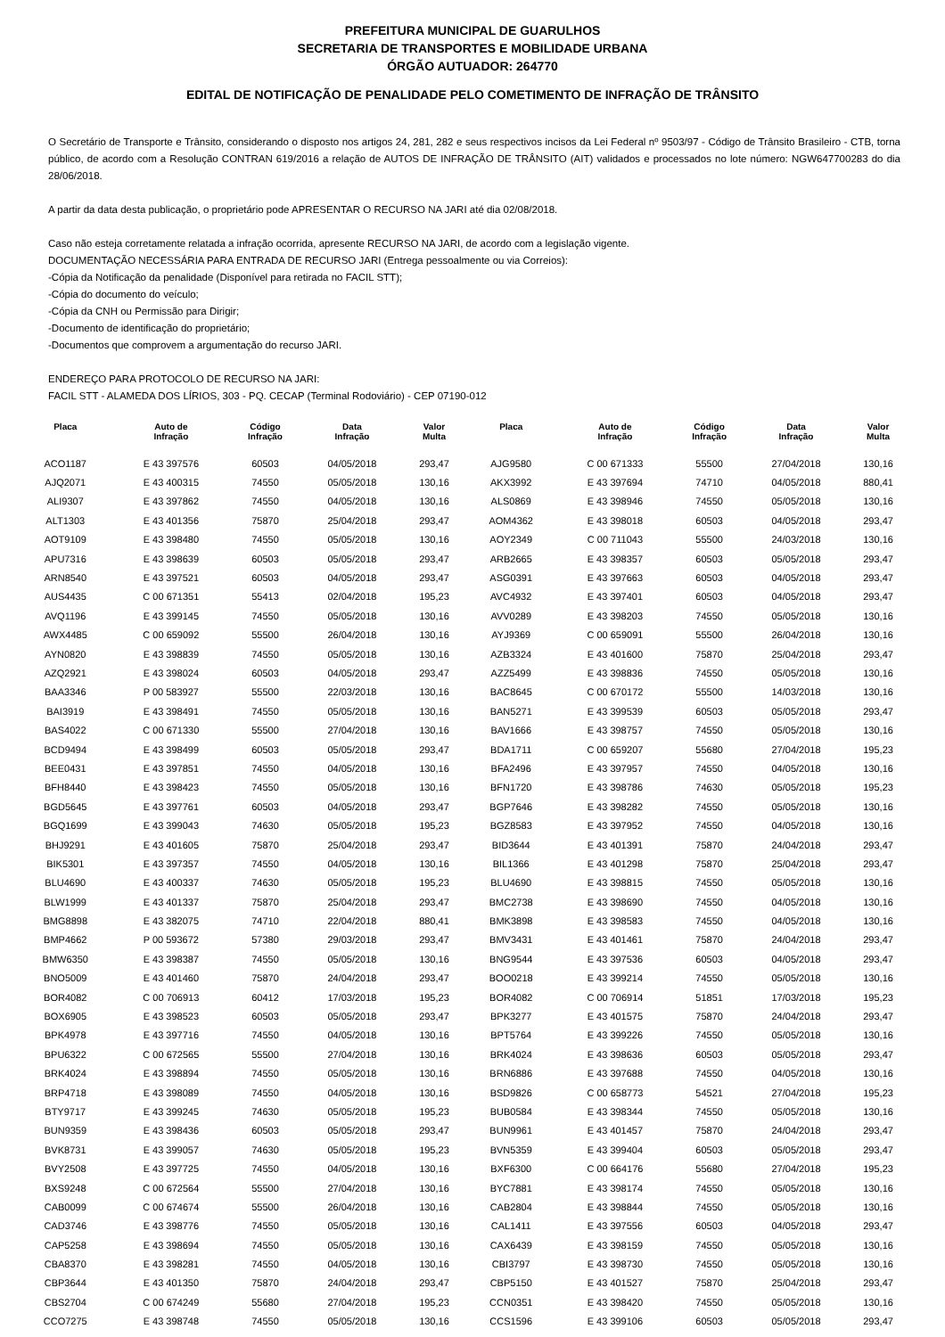PREFEITURA MUNICIPAL DE GUARULHOS
SECRETARIA DE TRANSPORTES E MOBILIDADE URBANA
ÓRGÃO AUTUADOR: 264770
EDITAL DE NOTIFICAÇÃO DE PENALIDADE PELO COMETIMENTO DE INFRAÇÃO DE TRÂNSITO
O Secretário de Transporte e Trânsito, considerando o disposto nos artigos 24, 281, 282 e seus respectivos incisos da Lei Federal nº 9503/97 - Código de Trânsito Brasileiro - CTB, torna público, de acordo com a Resolução CONTRAN 619/2016 a relação de AUTOS DE INFRAÇÃO DE TRÂNSITO (AIT) validados e processados no lote número: NGW647700283 do dia 28/06/2018.
A partir da data desta publicação, o proprietário pode APRESENTAR O RECURSO NA JARI até dia 02/08/2018.
Caso não esteja corretamente relatada a infração ocorrida, apresente RECURSO NA JARI, de acordo com a legislação vigente.
DOCUMENTAÇÃO NECESSÁRIA PARA ENTRADA DE RECURSO JARI (Entrega pessoalmente ou via Correios):
-Cópia da Notificação da penalidade (Disponível para retirada no FACIL STT);
-Cópia do documento do veículo;
-Cópia da CNH ou Permissão para Dirigir;
-Documento de identificação do proprietário;
-Documentos que comprovem a argumentação do recurso JARI.
ENDEREÇO PARA PROTOCOLO DE RECURSO NA JARI:
FACIL STT - ALAMEDA DOS LÍRIOS, 303 - PQ. CECAP (Terminal Rodoviário) - CEP 07190-012
| Placa | Auto de Infração | Código Infração | Data Infração | Valor Multa | Placa | Auto de Infração | Código Infração | Data Infração | Valor Multa |
| --- | --- | --- | --- | --- | --- | --- | --- | --- | --- |
| ACO1187 | E 43 397576 | 60503 | 04/05/2018 | 293,47 | AJG9580 | C 00 671333 | 55500 | 27/04/2018 | 130,16 |
| AJQ2071 | E 43 400315 | 74550 | 05/05/2018 | 130,16 | AKX3992 | E 43 397694 | 74710 | 04/05/2018 | 880,41 |
| ALI9307 | E 43 397862 | 74550 | 04/05/2018 | 130,16 | ALS0869 | E 43 398946 | 74550 | 05/05/2018 | 130,16 |
| ALT1303 | E 43 401356 | 75870 | 25/04/2018 | 293,47 | AOM4362 | E 43 398018 | 60503 | 04/05/2018 | 293,47 |
| AOT9109 | E 43 398480 | 74550 | 05/05/2018 | 130,16 | AOY2349 | C 00 711043 | 55500 | 24/03/2018 | 130,16 |
| APU7316 | E 43 398639 | 60503 | 05/05/2018 | 293,47 | ARB2665 | E 43 398357 | 60503 | 05/05/2018 | 293,47 |
| ARN8540 | E 43 397521 | 60503 | 04/05/2018 | 293,47 | ASG0391 | E 43 397663 | 60503 | 04/05/2018 | 293,47 |
| AUS4435 | C 00 671351 | 55413 | 02/04/2018 | 195,23 | AVC4932 | E 43 397401 | 60503 | 04/05/2018 | 293,47 |
| AVQ1196 | E 43 399145 | 74550 | 05/05/2018 | 130,16 | AVV0289 | E 43 398203 | 74550 | 05/05/2018 | 130,16 |
| AWX4485 | C 00 659092 | 55500 | 26/04/2018 | 130,16 | AYJ9369 | C 00 659091 | 55500 | 26/04/2018 | 130,16 |
| AYN0820 | E 43 398839 | 74550 | 05/05/2018 | 130,16 | AZB3324 | E 43 401600 | 75870 | 25/04/2018 | 293,47 |
| AZQ2921 | E 43 398024 | 60503 | 04/05/2018 | 293,47 | AZZ5499 | E 43 398836 | 74550 | 05/05/2018 | 130,16 |
| BAA3346 | P 00 583927 | 55500 | 22/03/2018 | 130,16 | BAC8645 | C 00 670172 | 55500 | 14/03/2018 | 130,16 |
| BAI3919 | E 43 398491 | 74550 | 05/05/2018 | 130,16 | BAN5271 | E 43 399539 | 60503 | 05/05/2018 | 293,47 |
| BAS4022 | C 00 671330 | 55500 | 27/04/2018 | 130,16 | BAV1666 | E 43 398757 | 74550 | 05/05/2018 | 130,16 |
| BCD9494 | E 43 398499 | 60503 | 05/05/2018 | 293,47 | BDA1711 | C 00 659207 | 55680 | 27/04/2018 | 195,23 |
| BEE0431 | E 43 397851 | 74550 | 04/05/2018 | 130,16 | BFA2496 | E 43 397957 | 74550 | 04/05/2018 | 130,16 |
| BFH8440 | E 43 398423 | 74550 | 05/05/2018 | 130,16 | BFN1720 | E 43 398786 | 74630 | 05/05/2018 | 195,23 |
| BGD5645 | E 43 397761 | 60503 | 04/05/2018 | 293,47 | BGP7646 | E 43 398282 | 74550 | 05/05/2018 | 130,16 |
| BGQ1699 | E 43 399043 | 74630 | 05/05/2018 | 195,23 | BGZ8583 | E 43 397952 | 74550 | 04/05/2018 | 130,16 |
| BHJ9291 | E 43 401605 | 75870 | 25/04/2018 | 293,47 | BID3644 | E 43 401391 | 75870 | 24/04/2018 | 293,47 |
| BIK5301 | E 43 397357 | 74550 | 04/05/2018 | 130,16 | BIL1366 | E 43 401298 | 75870 | 25/04/2018 | 293,47 |
| BLU4690 | E 43 400337 | 74630 | 05/05/2018 | 195,23 | BLU4690 | E 43 398815 | 74550 | 05/05/2018 | 130,16 |
| BLW1999 | E 43 401337 | 75870 | 25/04/2018 | 293,47 | BMC2738 | E 43 398690 | 74550 | 04/05/2018 | 130,16 |
| BMG8898 | E 43 382075 | 74710 | 22/04/2018 | 880,41 | BMK3898 | E 43 398583 | 74550 | 04/05/2018 | 130,16 |
| BMP4662 | P 00 593672 | 57380 | 29/03/2018 | 293,47 | BMV3431 | E 43 401461 | 75870 | 24/04/2018 | 293,47 |
| BMW6350 | E 43 398387 | 74550 | 05/05/2018 | 130,16 | BNG9544 | E 43 397536 | 60503 | 04/05/2018 | 293,47 |
| BNO5009 | E 43 401460 | 75870 | 24/04/2018 | 293,47 | BOO0218 | E 43 399214 | 74550 | 05/05/2018 | 130,16 |
| BOR4082 | C 00 706913 | 60412 | 17/03/2018 | 195,23 | BOR4082 | C 00 706914 | 51851 | 17/03/2018 | 195,23 |
| BOX6905 | E 43 398523 | 60503 | 05/05/2018 | 293,47 | BPK3277 | E 43 401575 | 75870 | 24/04/2018 | 293,47 |
| BPK4978 | E 43 397716 | 74550 | 04/05/2018 | 130,16 | BPT5764 | E 43 399226 | 74550 | 05/05/2018 | 130,16 |
| BPU6322 | C 00 672565 | 55500 | 27/04/2018 | 130,16 | BRK4024 | E 43 398636 | 60503 | 05/05/2018 | 293,47 |
| BRK4024 | E 43 398894 | 74550 | 05/05/2018 | 130,16 | BRN6886 | E 43 397688 | 74550 | 04/05/2018 | 130,16 |
| BRP4718 | E 43 398089 | 74550 | 04/05/2018 | 130,16 | BSD9826 | C 00 658773 | 54521 | 27/04/2018 | 195,23 |
| BTY9717 | E 43 399245 | 74630 | 05/05/2018 | 195,23 | BUB0584 | E 43 398344 | 74550 | 05/05/2018 | 130,16 |
| BUN9359 | E 43 398436 | 60503 | 05/05/2018 | 293,47 | BUN9961 | E 43 401457 | 75870 | 24/04/2018 | 293,47 |
| BVK8731 | E 43 399057 | 74630 | 05/05/2018 | 195,23 | BVN5359 | E 43 399404 | 60503 | 05/05/2018 | 293,47 |
| BVY2508 | E 43 397725 | 74550 | 04/05/2018 | 130,16 | BXF6300 | C 00 664176 | 55680 | 27/04/2018 | 195,23 |
| BXS9248 | C 00 672564 | 55500 | 27/04/2018 | 130,16 | BYC7881 | E 43 398174 | 74550 | 05/05/2018 | 130,16 |
| CAB0099 | C 00 674674 | 55500 | 26/04/2018 | 130,16 | CAB2804 | E 43 398844 | 74550 | 05/05/2018 | 130,16 |
| CAD3746 | E 43 398776 | 74550 | 05/05/2018 | 130,16 | CAL1411 | E 43 397556 | 60503 | 04/05/2018 | 293,47 |
| CAP5258 | E 43 398694 | 74550 | 05/05/2018 | 130,16 | CAX6439 | E 43 398159 | 74550 | 05/05/2018 | 130,16 |
| CBA8370 | E 43 398281 | 74550 | 04/05/2018 | 130,16 | CBI3797 | E 43 398730 | 74550 | 05/05/2018 | 130,16 |
| CBP3644 | E 43 401350 | 75870 | 24/04/2018 | 293,47 | CBP5150 | E 43 401527 | 75870 | 25/04/2018 | 293,47 |
| CBS2704 | C 00 674249 | 55680 | 27/04/2018 | 195,23 | CCN0351 | E 43 398420 | 74550 | 05/05/2018 | 130,16 |
| CCO7275 | E 43 398748 | 74550 | 05/05/2018 | 130,16 | CCS1596 | E 43 399106 | 60503 | 05/05/2018 | 293,47 |